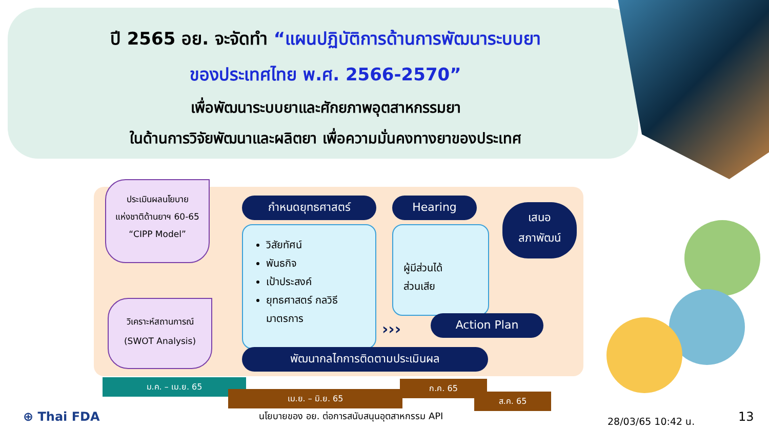ปี 2565 อย. จะจัดทำ “แผนปฏิบัติการด้านการพัฒนาระบบยา
ของประเทศไทย พ.ศ. 2566-2570”
เพื่อพัฒนาระบบยาและศักยภาพอุตสาหกรรมยา
ในด้านการวิจัยพัฒนาและผลิตยา เพื่อความมั่นคงทางยาของประเทศ
ประเมินผลนโยบาย
แห่งชาติด้านยาฯ 60-65
“CIPP Model”
วิเคราะห์สถานการณ์
(SWOT Analysis)
กำหนดยุทธศาสตร์ Hearing
เสนอ
สภาพัฒน์
วิสัยทัศน์
พันธกิจ
เป้าประสงค์
ยุทธศาสตร์ กลวิธี มาตรการ
ผู้มีส่วนได้
ส่วนเสีย
››› Action Plan
พัฒนากลไกการติดตามประเมินผล
ม.ค. – เม.ย. 65
เม.ย. – มิ.ย. 65
ก.ค. 65
ส.ค. 65
⊕ Thai FDA
นโยบายของ อย. ต่อการสนับสนุนอุตสาหกรรม API
28/03/65 10:42 น. 13